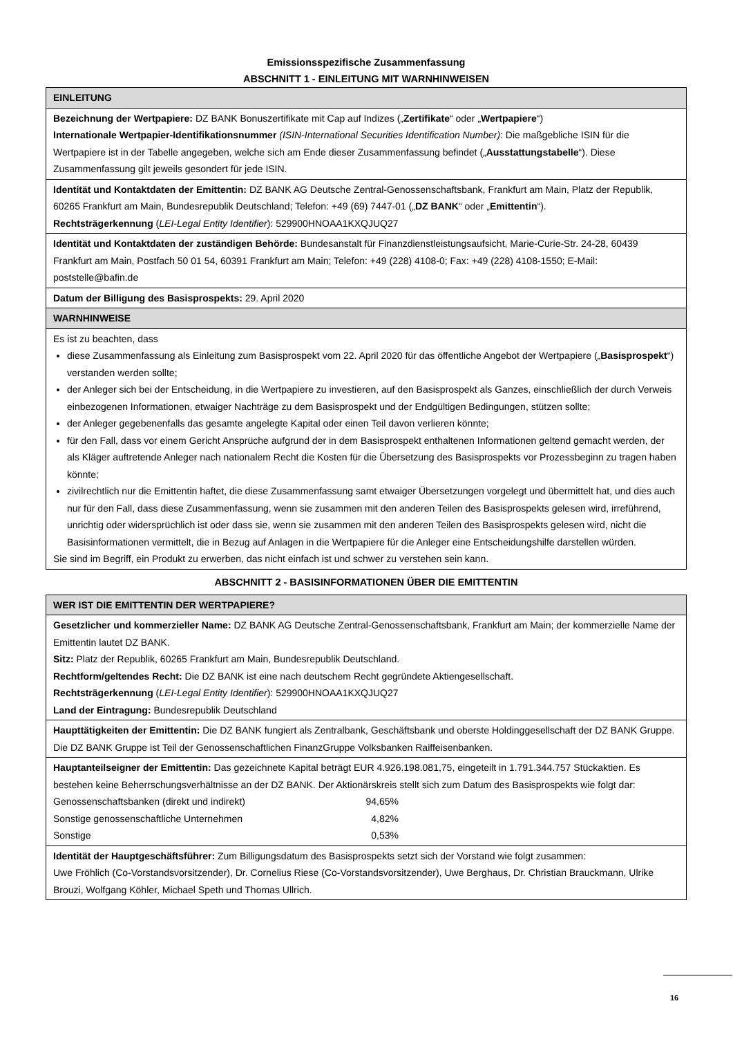Emissionsspezifische Zusammenfassung
ABSCHNITT 1 - EINLEITUNG MIT WARNHINWEISEN
| EINLEITUNG |
| Bezeichnung der Wertpapiere: DZ BANK Bonuszertifikate mit Cap auf Indizes („ Zertifikate “ oder „ Wertpapiere “) Internationale Wertpapier-Identifikationsnummer (ISIN-International Securities Identification Number) : Die maßgebliche ISIN für die Wertpapiere ist in der Tabelle angegeben, welche sich am Ende dieser Zusammenfassung befindet („ Ausstattungstabelle “). Diese Zusammenfassung gilt jeweils gesondert für jede ISIN. |
| Identität und Kontaktdaten der Emittentin: DZ BANK AG Deutsche Zentral-Genossenschaftsbank, Frankfurt am Main, Platz der Republik, 60265 Frankfurt am Main, Bundesrepublik Deutschland; Telefon: +49 (69) 7447-01 („ DZ BANK “ oder „ Emittentin “). Rechtsträgerkennung ( LEI-Legal Entity Identifier ): 529900HNOAA1KXQJUQ27 |
| Identität und Kontaktdaten der zuständigen Behörde: Bundesanstalt für Finanzdienstleistungsaufsicht, Marie-Curie-Str. 24-28, 60439 Frankfurt am Main, Postfach 50 01 54, 60391 Frankfurt am Main; Telefon: +49 (228) 4108-0; Fax: +49 (228) 4108-1550; E-Mail: poststelle@bafin.de |
| Datum der Billigung des Basisprospekts: 29. April 2020 |
| WARNHINWEISE |
| Es ist zu beachten, dass diese Zusammenfassung als Einleitung zum Basisprospekt vom 22. April 2020 für das öffentliche Angebot der Wertpapiere („ Basisprospekt “) verstanden werden sollte; der Anleger sich bei der Entscheidung, in die Wertpapiere zu investieren, auf den Basisprospekt als Ganzes, einschließlich der durch Verweis einbezogenen Informationen, etwaiger Nachträge zu dem Basisprospekt und der Endgültigen Bedingungen, stützen sollte; der Anleger gegebenenfalls das gesamte angelegte Kapital oder einen Teil davon verlieren könnte; für den Fall, dass vor einem Gericht Ansprüche aufgrund der in dem Basisprospekt enthaltenen Informationen geltend gemacht werden, der als Kläger auftretende Anleger nach nationalem Recht die Kosten für die Übersetzung des Basisprospekts vor Prozessbeginn zu tragen haben könnte; zivilrechtlich nur die Emittentin haftet, die diese Zusammenfassung samt etwaiger Übersetzungen vorgelegt und übermittelt hat, und dies auch nur für den Fall, dass diese Zusammenfassung, wenn sie zusammen mit den anderen Teilen des Basisprospekts gelesen wird, irreführend, unrichtig oder widersprüchlich ist oder dass sie, wenn sie zusammen mit den anderen Teilen des Basisprospekts gelesen wird, nicht die Basisinformationen vermittelt, die in Bezug auf Anlagen in die Wertpapiere für die Anleger eine Entscheidungshilfe darstellen würden. Sie sind im Begriff, ein Produkt zu erwerben, das nicht einfach ist und schwer zu verstehen sein kann. |
ABSCHNITT 2 - BASISINFORMATIONEN ÜBER DIE EMITTENTIN
| WER IST DIE EMITTENTIN DER WERTPAPIERE? |
| Gesetzlicher und kommerzieller Name: DZ BANK AG Deutsche Zentral-Genossenschaftsbank, Frankfurt am Main; der kommerzielle Name der Emittentin lautet DZ BANK. Sitz: Platz der Republik, 60265 Frankfurt am Main, Bundesrepublik Deutschland. Rechtform/geltendes Recht: Die DZ BANK ist eine nach deutschem Recht gegründete Aktiengesellschaft. Rechtsträgerkennung ( LEI-Legal Entity Identifier ): 529900HNOAA1KXQJUQ27 Land der Eintragung: Bundesrepublik Deutschland |
| Haupttätigkeiten der Emittentin: Die DZ BANK fungiert als Zentralbank, Geschäftsbank und oberste Holdinggesellschaft der DZ BANK Gruppe. Die DZ BANK Gruppe ist Teil der Genossenschaftlichen FinanzGruppe Volksbanken Raiffeisenbanken. |
| Hauptanteilseigner der Emittentin: Das gezeichnete Kapital beträgt EUR 4.926.198.081,75, eingeteilt in 1.791.344.757 Stückaktien. Es bestehen keine Beherrschungsverhältnisse an der DZ BANK. Der Aktionärskreis stellt sich zum Datum des Basisprospekts wie folgt dar: / Genossenschaftsbanken (direkt und indirekt) / 94,65% / / Sonstige genossenschaftliche Unternehmen / 4,82% / / Sonstige / 0,53% / |
| Identität der Hauptgeschäftsführer: Zum Billigungsdatum des Basisprospekts setzt sich der Vorstand wie folgt zusammen: Uwe Fröhlich (Co-Vorstandsvorsitzender), Dr. Cornelius Riese (Co-Vorstandsvorsitzender), Uwe Berghaus, Dr. Christian Brauckmann, Ulrike Brouzi, Wolfgang Köhler, Michael Speth und Thomas Ullrich. |
16